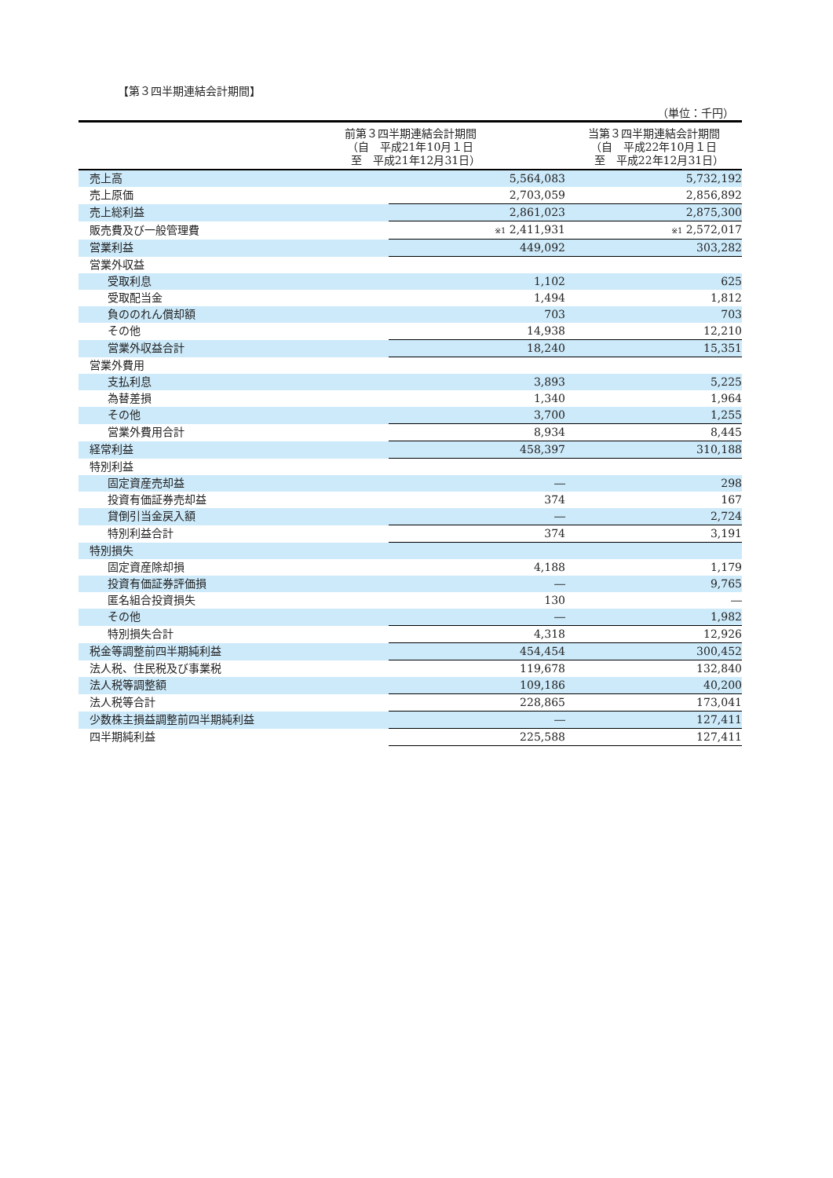【第３四半期連結会計期間】
（単位：千円）
| | 前第３四半期連結会計期間 （自 平成21年10月１日 至 平成21年12月31日） | | 当第３四半期連結会計期間 （自 平成22年10月１日 至 平成22年12月31日） |
| --- | --- | --- | --- |
| 売上高 | | 5,564,083 | 5,732,192 |
| 売上原価 | | 2,703,059 | 2,856,892 |
| 売上総利益 | | 2,861,023 | 2,875,300 |
| 販売費及び一般管理費 | | ※1 2,411,931 | ※1 2,572,017 |
| 営業利益 | | 449,092 | 303,282 |
| 営業外収益 | | | |
| 受取利息 | | 1,102 | 625 |
| 受取配当金 | | 1,494 | 1,812 |
| 負ののれん償却額 | | 703 | 703 |
| その他 | | 14,938 | 12,210 |
| 営業外収益合計 | | 18,240 | 15,351 |
| 営業外費用 | | | |
| 支払利息 | | 3,893 | 5,225 |
| 為替差損 | | 1,340 | 1,964 |
| その他 | | 3,700 | 1,255 |
| 営業外費用合計 | | 8,934 | 8,445 |
| 経常利益 | | 458,397 | 310,188 |
| 特別利益 | | | |
| 固定資産売却益 | | ― | 298 |
| 投資有価証券売却益 | | 374 | 167 |
| 貸倒引当金戻入額 | | ― | 2,724 |
| 特別利益合計 | | 374 | 3,191 |
| 特別損失 | | | |
| 固定資産除却損 | | 4,188 | 1,179 |
| 投資有価証券評価損 | | ― | 9,765 |
| 匿名組合投資損失 | | 130 | ― |
| その他 | | ― | 1,982 |
| 特別損失合計 | | 4,318 | 12,926 |
| 税金等調整前四半期純利益 | | 454,454 | 300,452 |
| 法人税、住民税及び事業税 | | 119,678 | 132,840 |
| 法人税等調整額 | | 109,186 | 40,200 |
| 法人税等合計 | | 228,865 | 173,041 |
| 少数株主損益調整前四半期純利益 | | ― | 127,411 |
| 四半期純利益 | | 225,588 | 127,411 |